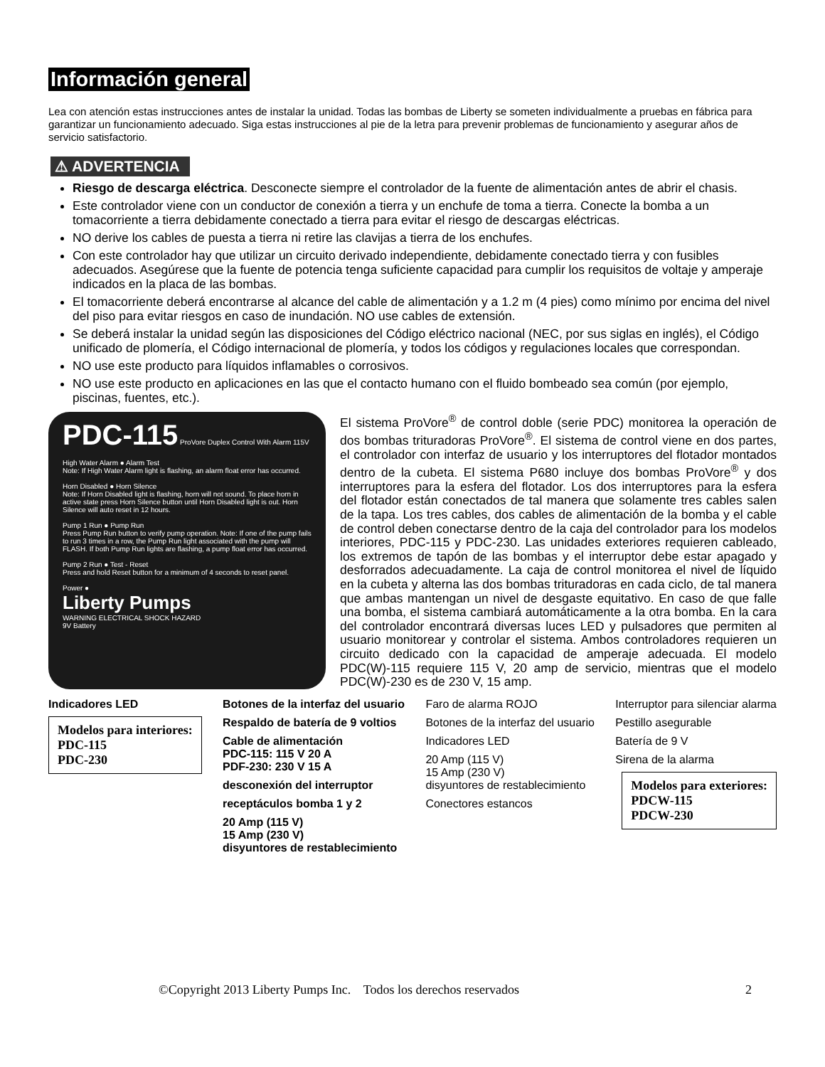Información general
Lea con atención estas instrucciones antes de instalar la unidad. Todas las bombas de Liberty se someten individualmente a pruebas en fábrica para garantizar un funcionamiento adecuado. Siga estas instrucciones al pie de la letra para prevenir problemas de funcionamiento y asegurar años de servicio satisfactorio.
⚠ ADVERTENCIA
Riesgo de descarga eléctrica. Desconecte siempre el controlador de la fuente de alimentación antes de abrir el chasis.
Este controlador viene con un conductor de conexión a tierra y un enchufe de toma a tierra. Conecte la bomba a un tomacorriente a tierra debidamente conectado a tierra para evitar el riesgo de descargas eléctricas.
NO derive los cables de puesta a tierra ni retire las clavijas a tierra de los enchufes.
Con este controlador hay que utilizar un circuito derivado independiente, debidamente conectado tierra y con fusibles adecuados. Asegúrese que la fuente de potencia tenga suficiente capacidad para cumplir los requisitos de voltaje y amperaje indicados en la placa de las bombas.
El tomacorriente deberá encontrarse al alcance del cable de alimentación y a 1.2 m (4 pies) como mínimo por encima del nivel del piso para evitar riesgos en caso de inundación. NO use cables de extensión.
Se deberá instalar la unidad según las disposiciones del Código eléctrico nacional (NEC, por sus siglas en inglés), el Código unificado de plomería, el Código internacional de plomería, y todos los códigos y regulaciones locales que correspondan.
NO use este producto para líquidos inflamables o corrosivos.
NO use este producto en aplicaciones en las que el contacto humano con el fluido bombeado sea común (por ejemplo, piscinas, fuentes, etc.).
PDC-115 ProVore Duplex Control With Alarm 115V
High Water Alarm ● Alarm Test
Note: If High Water Alarm light is flashing, an alarm float error has occurred.
Horn Disabled ● Horn Silence
Note: If Horn Disabled light is flashing, horn will not sound. To place horn in active state press Horn Silence button until Horn Disabled light is out. Horn Silence will auto reset in 12 hours.
Pump 1 Run ● Pump Run
Press Pump Run button to verify pump operation. Note: If one of the pump fails to run 3 times in a row, the Pump Run light associated with the pump will FLASH. If both Pump Run lights are flashing, a pump float error has occurred.
Pump 2 Run ● Test - Reset
Press and hold Reset button for a minimum of 4 seconds to reset panel.
Power ●
Liberty Pumps
WARNING ELECTRICAL SHOCK HAZARD
9V Battery
El sistema ProVore<sup>®</sup> de control doble (serie PDC) monitorea la operación de dos bombas trituradoras ProVore<sup>®</sup>. El sistema de control viene en dos partes, el controlador con interfaz de usuario y los interruptores del flotador montados dentro de la cubeta. El sistema P680 incluye dos bombas ProVore<sup>®</sup> y dos interruptores para la esfera del flotador. Los dos interruptores para la esfera del flotador están conectados de tal manera que solamente tres cables salen de la tapa. Los tres cables, dos cables de alimentación de la bomba y el cable de control deben conectarse dentro de la caja del controlador para los modelos interiores, PDC-115 y PDC-230. Las unidades exteriores requieren cableado, los extremos de tapón de las bombas y el interruptor debe estar apagado y desforrados adecuadamente. La caja de control monitorea el nivel de líquido en la cubeta y alterna las dos bombas trituradoras en cada ciclo, de tal manera que ambas mantengan un nivel de desgaste equitativo. En caso de que falle una bomba, el sistema cambiará automáticamente a la otra bomba. En la cara del controlador encontrará diversas luces LED y pulsadores que permiten al usuario monitorear y controlar el sistema. Ambos controladores requieren un circuito dedicado con la capacidad de amperaje adecuada. El modelo PDC(W)-115 requiere 115 V, 20 amp de servicio, mientras que el modelo PDC(W)-230 es de 230 V, 15 amp.
Indicadores LED
Modelos para interiores:
PDC-115
PDC-230
Botones de la interfaz del usuario
Respaldo de batería de 9 voltios
Cable de alimentación
PDC-115: 115 V 20 A
PDF-230: 230 V 15 A
desconexión del interruptor
receptáculos bomba 1 y 2
20 Amp (115 V)
15 Amp (230 V)
disyuntores de restablecimiento
Faro de alarma ROJO
Botones de la interfaz del usuario
Indicadores LED
20 Amp (115 V)
15 Amp (230 V)
disyuntores de restablecimiento
Conectores estancos
Interruptor para silenciar alarma
Pestillo asegurable
Batería de 9 V
Sirena de la alarma
Modelos para exteriores:
PDCW-115
PDCW-230
©Copyright 2013 Liberty Pumps Inc. Todos los derechos reservados 2